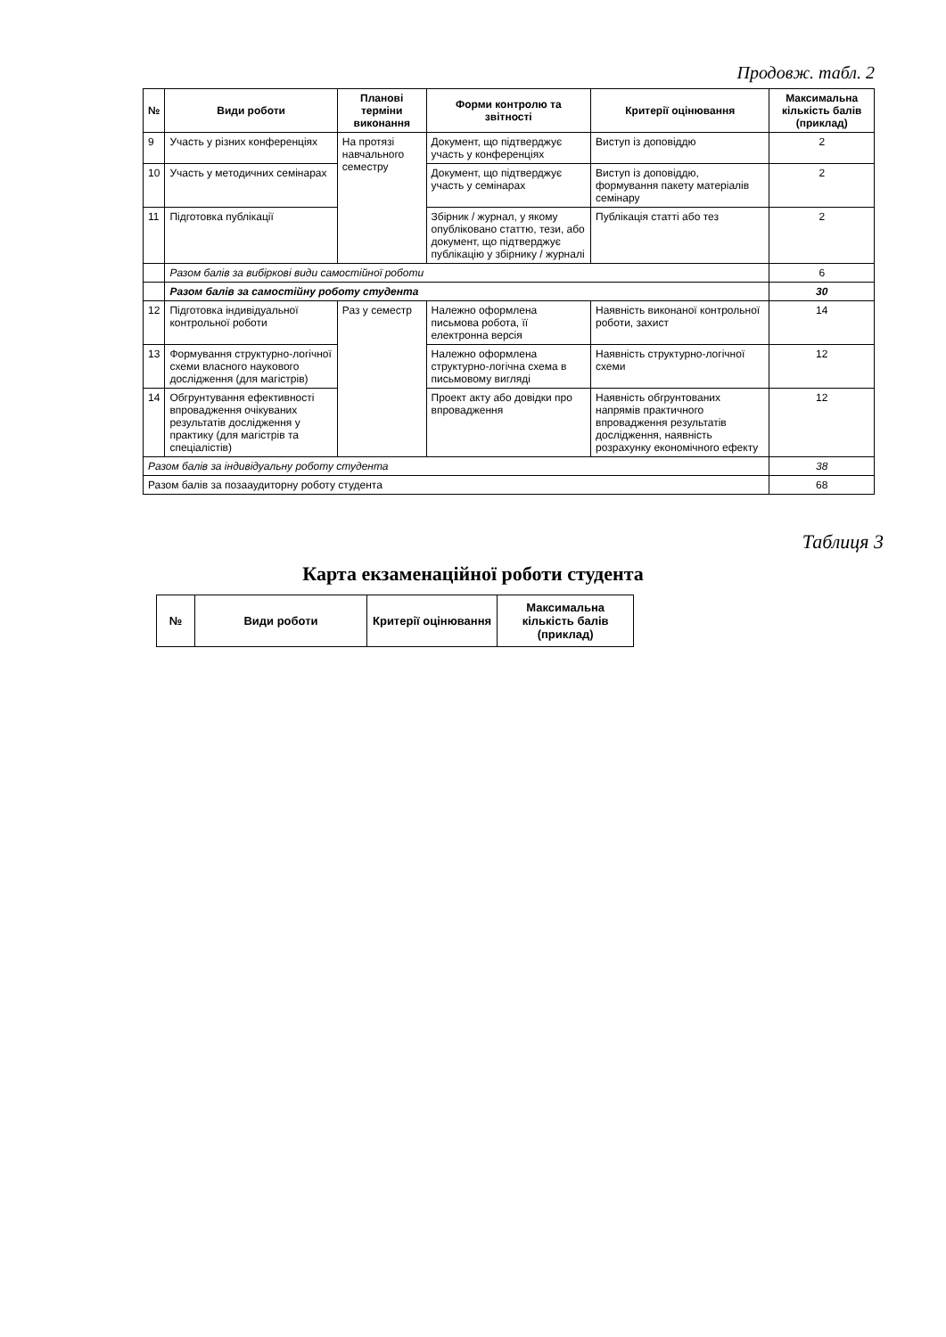Продовж. табл. 2
| № | Види роботи | Планові терміни виконання | Форми контролю та звітності | Критерії оцінювання | Максимальна кількість балів (приклад) |
| --- | --- | --- | --- | --- | --- |
| 9 | Участь у різних конференціях | На протязі навчального семестру | Документ, що підтверджує участь у конференціях | Виступ із доповіддю | 2 |
| 10 | Участь у методичних семінарах | | Документ, що підтверджує участь у семінарах | Виступ із доповіддю, формування пакету матеріалів семінару | 2 |
| 11 | Підготовка публікації | | Збірник / журнал, у якому опубліковано статтю, тези, або документ, що підтверджує публікацію у збірнику / журналі | Публікація статті або тез | 2 |
| | Разом балів за вибіркові види самостійної роботи | | | | 6 |
| | Разом балів за самостійну роботу студента | | | | 30 |
| 12 | Підготовка індивідуальної контрольної роботи | Раз у семестр | Належно оформлена письмова робота, її електронна версія | Наявність виконаної контрольної роботи, захист | 14 |
| 13 | Формування структурно-логічної схеми власного наукового дослідження (для магістрів) | | Належно оформлена структурно-логічна схема в письмовому вигляді | Наявність структурно-логічної схеми | 12 |
| 14 | Обгрунтування ефективності впровадження очікуваних результатів дослідження у практику (для магістрів та спеціалістів) | | Проект акту або довідки про впровадження | Наявність обгрунтованих напрямів практичного впровадження результатів дослідження, наявність розрахунку економічного ефекту | 12 |
| Разом балів за індивідуальну роботу студента | | | | | 38 |
| Разом балів за позааудиторну роботу студента | | | | | 68 |
Таблиця 3
Карта екзаменаційної роботи студента
| № | Види роботи | Критерії оцінювання | Максимальна кількість балів (приклад) |
| --- | --- | --- | --- |